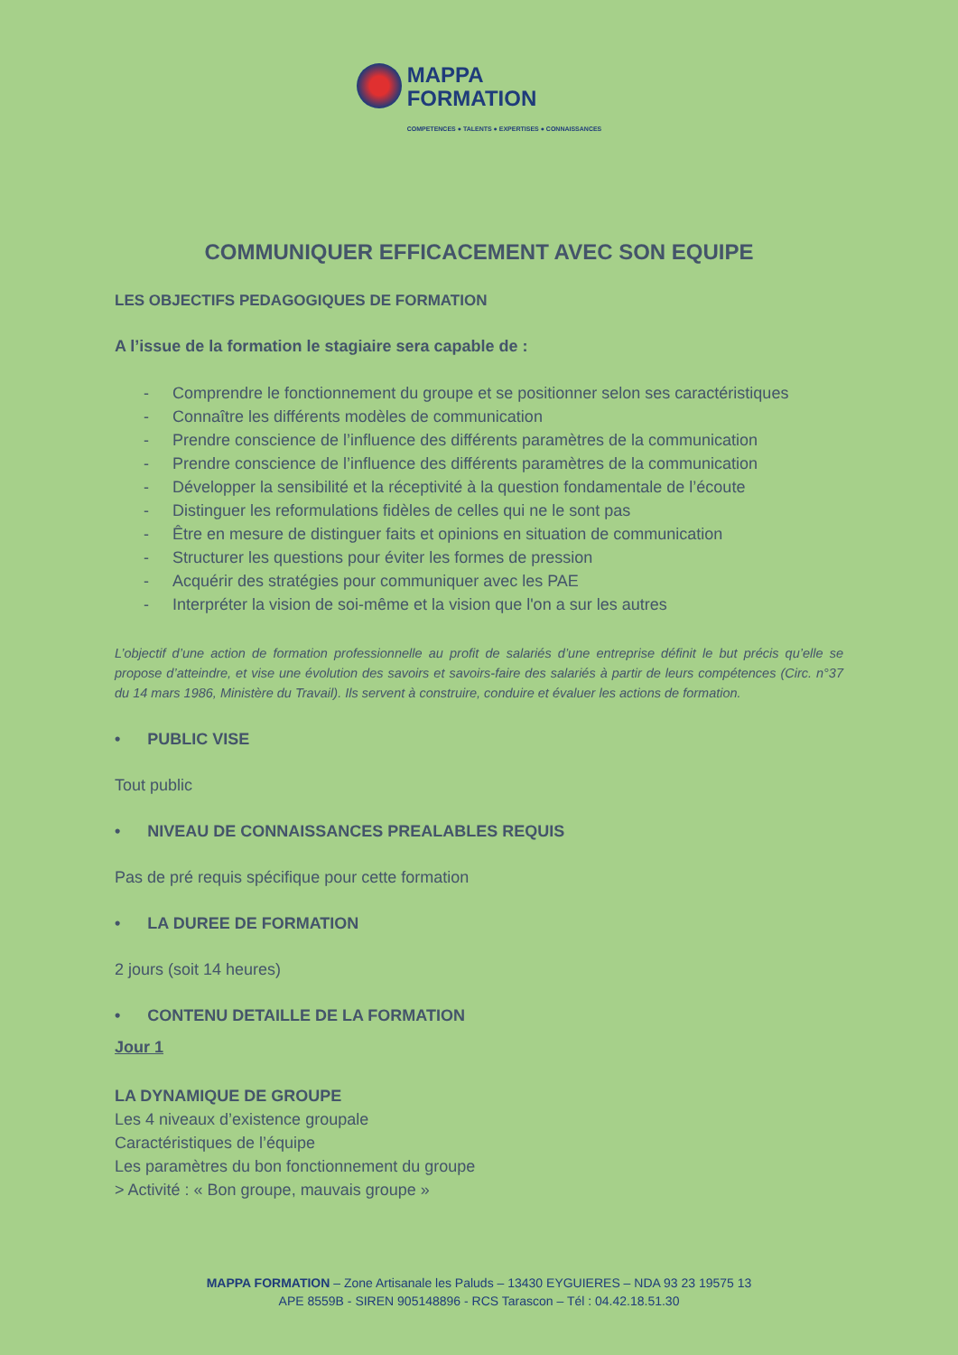MAPPA
FORMATION
COMPETENCES ● TALENTS ● EXPERTISES ● CONNAISSANCES
COMMUNIQUER EFFICACEMENT AVEC SON EQUIPE
LES OBJECTIFS PEDAGOGIQUES DE FORMATION
A l’issue de la formation le stagiaire sera capable de :
- Comprendre le fonctionnement du groupe et se positionner selon ses caractéristiques
- Connaître les différents modèles de communication
- Prendre conscience de l’influence des différents paramètres de la communication
- Prendre conscience de l’influence des différents paramètres de la communication
- Développer la sensibilité et la réceptivité à la question fondamentale de l’écoute
- Distinguer les reformulations fidèles de celles qui ne le sont pas
- Être en mesure de distinguer faits et opinions en situation de communication
- Structurer les questions pour éviter les formes de pression
- Acquérir des stratégies pour communiquer avec les PAE
- Interpréter la vision de soi-même et la vision que l'on a sur les autres
L’objectif d’une action de formation professionnelle au profit de salariés d’une entreprise définit le but précis qu’elle se propose d’atteindre, et vise une évolution des savoirs et savoirs-faire des salariés à partir de leurs compétences (Circ. n°37 du 14 mars 1986, Ministère du Travail). Ils servent à construire, conduire et évaluer les actions de formation.
• PUBLIC VISE
Tout public
• NIVEAU DE CONNAISSANCES PREALABLES REQUIS
Pas de pré requis spécifique pour cette formation
• LA DUREE DE FORMATION
2 jours (soit 14 heures)
• CONTENU DETAILLE DE LA FORMATION
Jour 1
LA DYNAMIQUE DE GROUPE
Les 4 niveaux d’existence groupale
Caractéristiques de l’équipe
Les paramètres du bon fonctionnement du groupe
> Activité : « Bon groupe, mauvais groupe »
MAPPA FORMATION – Zone Artisanale les Paluds – 13430 EYGUIERES – NDA 93 23 19575 13
APE 8559B - SIREN 905148896 - RCS Tarascon – Tél : 04.42.18.51.30